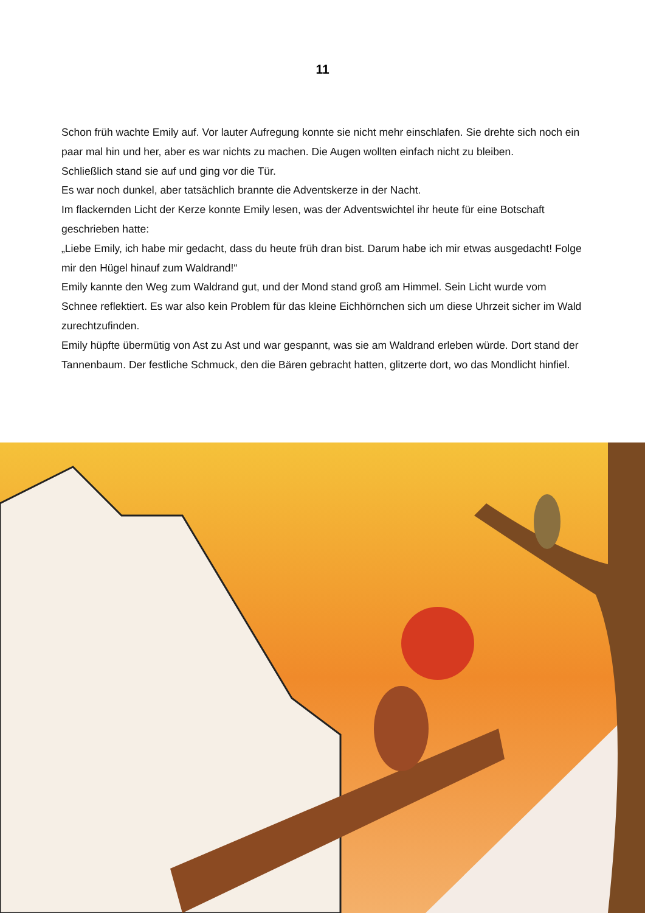11
Schon früh wachte Emily auf. Vor lauter Aufregung konnte sie nicht mehr einschlafen. Sie drehte sich noch ein paar mal hin und her, aber es war nichts zu machen. Die Augen wollten einfach nicht zu bleiben.
Schließlich stand sie auf und ging vor die Tür.
Es war noch dunkel, aber tatsächlich brannte die Adventskerze in der Nacht.
Im flackernden Licht der Kerze konnte Emily lesen, was der Adventswichtel ihr heute für eine Botschaft geschrieben hatte:
„Liebe Emily, ich habe mir gedacht, dass du heute früh dran bist. Darum habe ich mir etwas ausgedacht! Folge mir den Hügel hinauf zum Waldrand!“
Emily kannte den Weg zum Waldrand gut, und der Mond stand groß am Himmel. Sein Licht wurde vom Schnee reflektiert. Es war also kein Problem für das kleine Eichhörnchen sich um diese Uhrzeit sicher im Wald zurechtzufinden.
Emily hüpfte übermütig von Ast zu Ast und war gespannt, was sie am Waldrand erleben würde. Dort stand der Tannenbaum. Der festliche Schmuck, den die Bären gebracht hatten, glitzerte dort, wo das Mondlicht hinfiel.